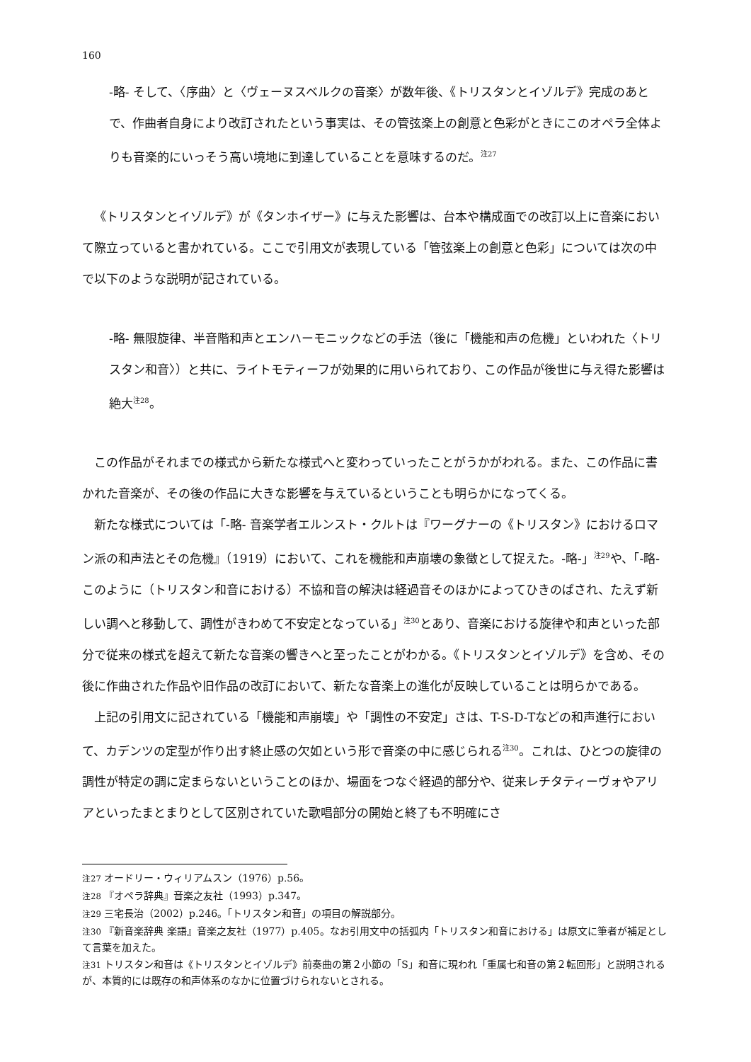160
-略- そして、〈序曲〉と〈ヴェーヌスベルクの音楽〉が数年後、《トリスタンとイゾルデ》完成のあとで、作曲者自身により改訂されたという事実は、その管弦楽上の創意と色彩がときにこのオペラ全体よりも音楽的にいっそう高い境地に到達していることを意味するのだ。<sup>注27</sup>
《トリスタンとイゾルデ》が《タンホイザー》に与えた影響は、台本や構成面での改訂以上に音楽において際立っていると書かれている。ここで引用文が表現している「管弦楽上の創意と色彩」については次の中で以下のような説明が記されている。
-略- 無限旋律、半音階和声とエンハーモニックなどの手法（後に「機能和声の危機」といわれた〈トリスタン和音〉）と共に、ライトモティーフが効果的に用いられており、この作品が後世に与え得た影響は絶大<sup>注28</sup>。
この作品がそれまでの様式から新たな様式へと変わっていったことがうかがわれる。また、この作品に書かれた音楽が、その後の作品に大きな影響を与えているということも明らかになってくる。
新たな様式については「-略- 音楽学者エルンスト・クルトは『ワーグナーの《トリスタン》におけるロマン派の和声法とその危機』（1919）において、これを機能和声崩壊の象徴として捉えた。-略-」<sup>注29</sup>や、「-略- このように（トリスタン和音における）不協和音の解決は経過音そのほかによってひきのばされ、たえず新しい調へと移動して、調性がきわめて不安定となっている」<sup>注30</sup>とあり、音楽における旋律や和声といった部分で従来の様式を超えて新たな音楽の響きへと至ったことがわかる。《トリスタンとイゾルデ》を含め、その後に作曲された作品や旧作品の改訂において、新たな音楽上の進化が反映していることは明らかである。
上記の引用文に記されている「機能和声崩壊」や「調性の不安定」さは、T-S-D-Tなどの和声進行において、カデンツの定型が作り出す終止感の欠如という形で音楽の中に感じられる<sup>注30</sup>。これは、ひとつの旋律の調性が特定の調に定まらないということのほか、場面をつなぐ経過的部分や、従来レチタティーヴォやアリアといったまとまりとして区別されていた歌唱部分の開始と終了も不明確にさ
注27 オードリー・ウィリアムスン（1976）p.56。
注28 『オペラ辞典』音楽之友社（1993）p.347。
注29 三宅長治（2002）p.246。「トリスタン和音」の項目の解説部分。
注30 『新音楽辞典 楽語』音楽之友社（1977）p.405。なお引用文中の括弧内「トリスタン和音における」は原文に筆者が補足として言葉を加えた。
注31 トリスタン和音は《トリスタンとイゾルデ》前奏曲の第２小節の「S」和音に現われ「重属七和音の第２転回形」と説明されるが、本質的には既存の和声体系のなかに位置づけられないとされる。